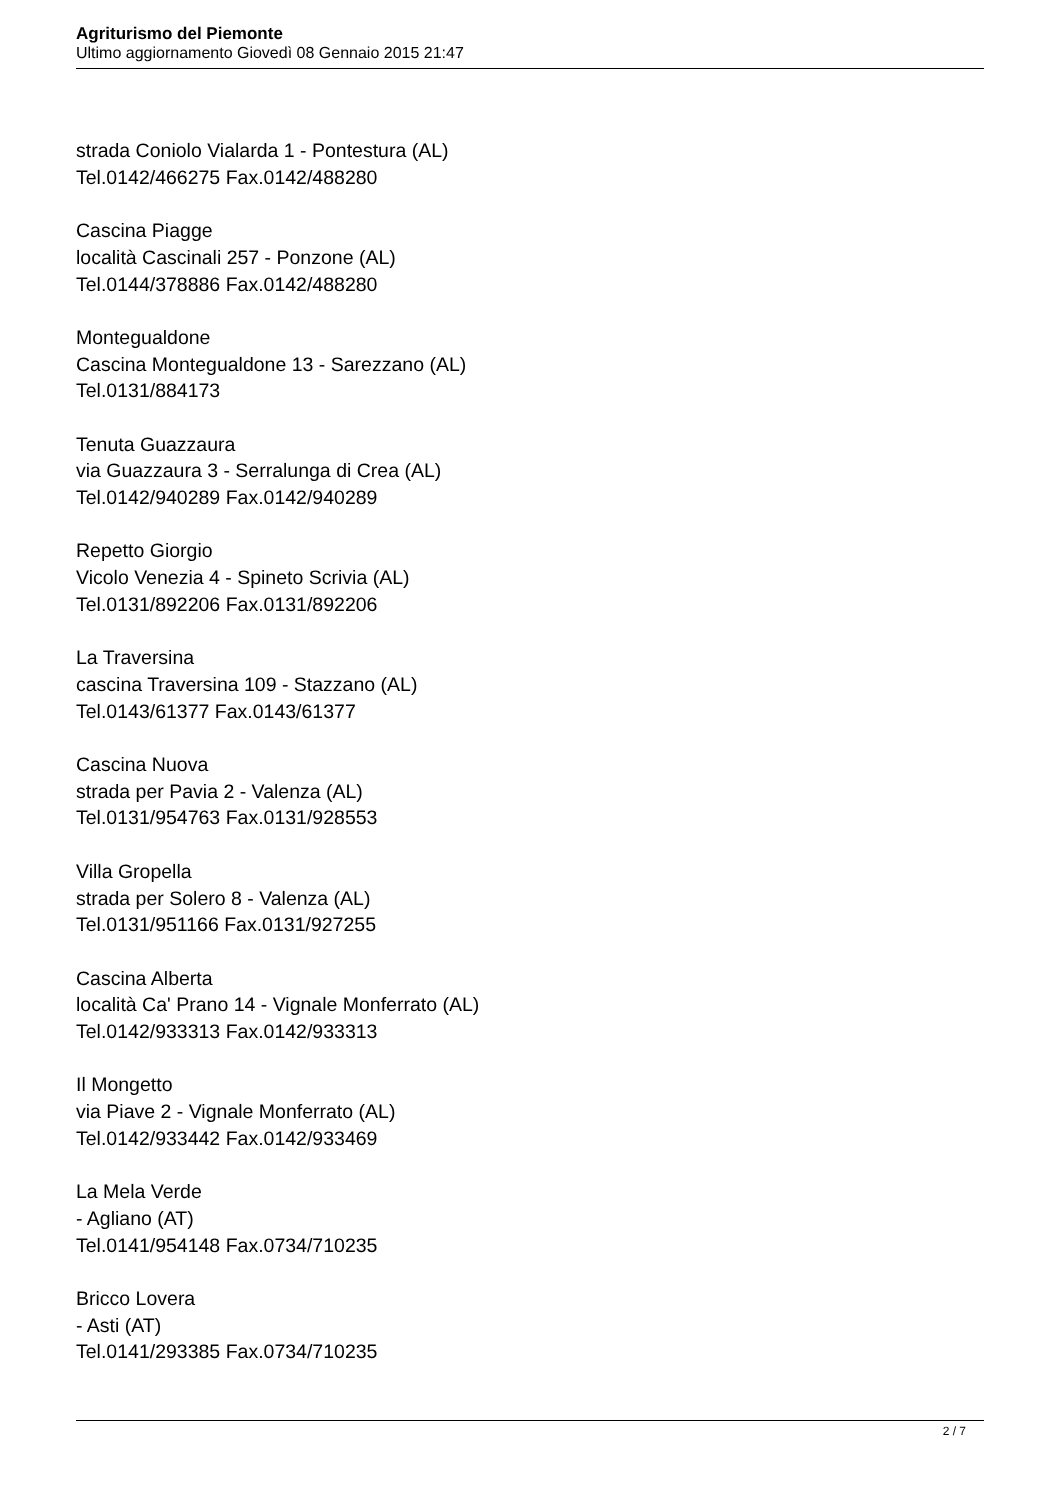Agriturismo del Piemonte
Ultimo aggiornamento Giovedì 08 Gennaio 2015 21:47
strada Coniolo Vialarda 1 - Pontestura (AL)
Tel.0142/466275 Fax.0142/488280
Cascina Piagge
località Cascinali 257 - Ponzone (AL)
Tel.0144/378886 Fax.0142/488280
Montegualdone
Cascina Montegualdone 13 - Sarezzano (AL)
Tel.0131/884173
Tenuta Guazzaura
via Guazzaura 3 - Serralunga di Crea (AL)
Tel.0142/940289 Fax.0142/940289
Repetto Giorgio
Vicolo Venezia 4 - Spineto Scrivia (AL)
Tel.0131/892206 Fax.0131/892206
La Traversina
cascina Traversina 109 - Stazzano (AL)
Tel.0143/61377 Fax.0143/61377
Cascina Nuova
strada per Pavia 2 - Valenza (AL)
Tel.0131/954763 Fax.0131/928553
Villa Gropella
strada per Solero 8 - Valenza (AL)
Tel.0131/951166 Fax.0131/927255
Cascina Alberta
località Ca' Prano 14 - Vignale Monferrato (AL)
Tel.0142/933313 Fax.0142/933313
Il Mongetto
via Piave 2 - Vignale Monferrato (AL)
Tel.0142/933442 Fax.0142/933469
La Mela Verde
- Agliano (AT)
Tel.0141/954148 Fax.0734/710235
Bricco Lovera
- Asti (AT)
Tel.0141/293385 Fax.0734/710235
2 / 7